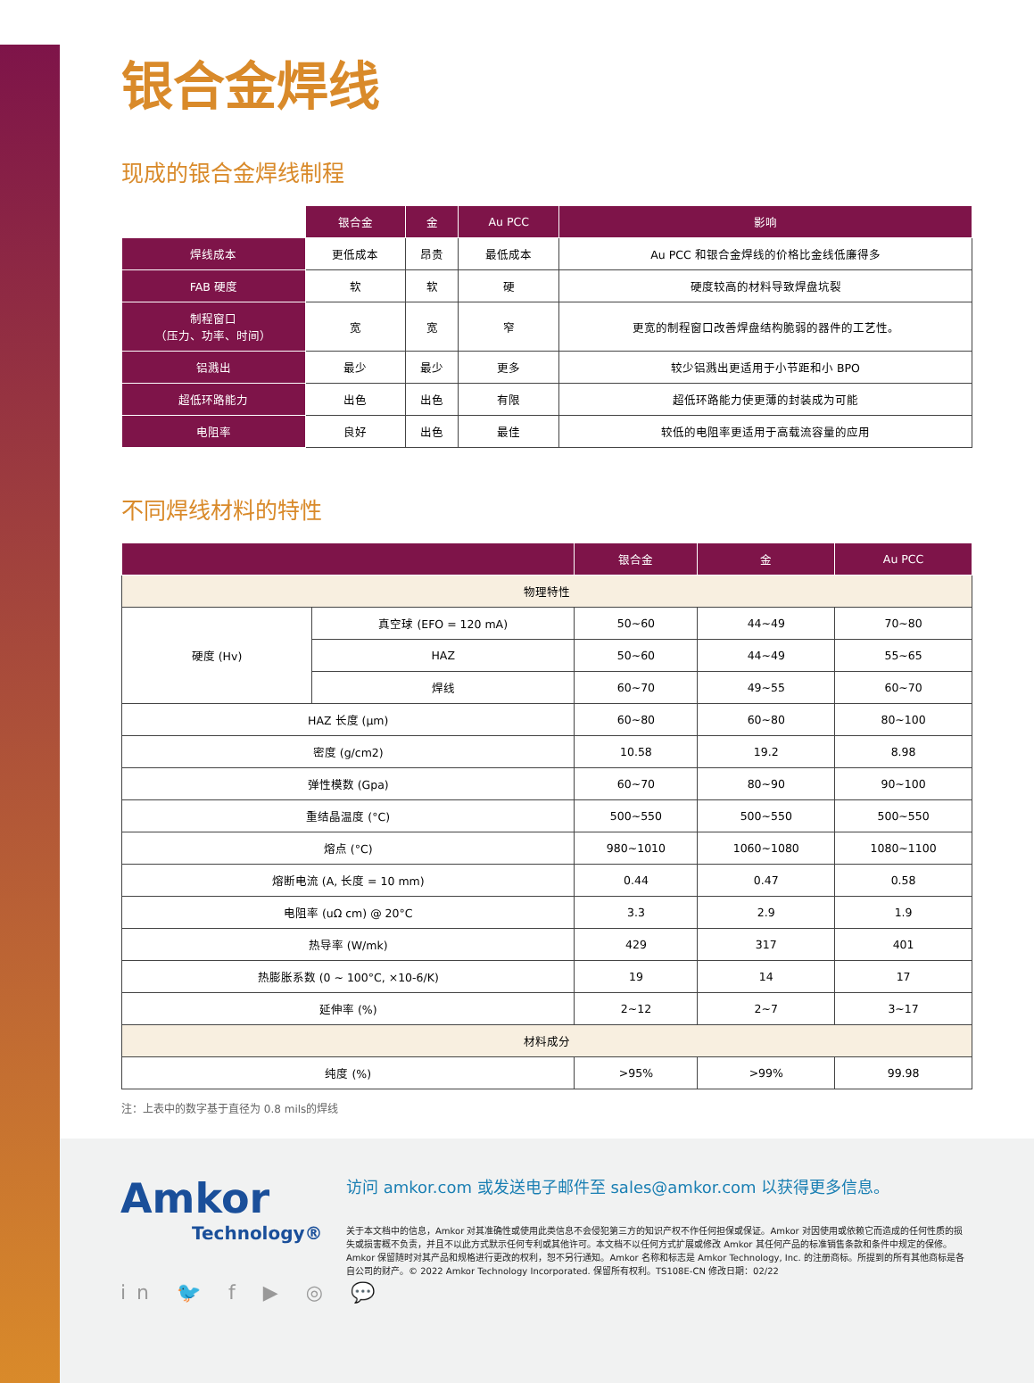银合金焊线
现成的银合金焊线制程
| | 银合金 | 金 | Au PCC | 影响 |
| 焊线成本 | 更低成本 | 昂贵 | 最低成本 | Au PCC 和银合金焊线的价格比金线低廉得多 |
| FAB 硬度 | 软 | 软 | 硬 | 硬度较高的材料导致焊盘坑裂 |
| 制程窗口 （压力、功率、时间） | 宽 | 宽 | 窄 | 更宽的制程窗口改善焊盘结构脆弱的器件的工艺性。 |
| 铝溅出 | 最少 | 最少 | 更多 | 较少铝溅出更适用于小节距和小 BPO |
| 超低环路能力 | 出色 | 出色 | 有限 | 超低环路能力使更薄的封装成为可能 |
| 电阻率 | 良好 | 出色 | 最佳 | 较低的电阻率更适用于高载流容量的应用 |
不同焊线材料的特性
| | | 银合金 | 金 | Au PCC |
| --- | --- | --- | --- | --- |
| 物理特性 | | | | |
| 硬度 (Hv) | 真空球 (EFO = 120 mA) | 50~60 | 44~49 | 70~80 |
| | HAZ | 50~60 | 44~49 | 55~65 |
| | 焊线 | 60~70 | 49~55 | 60~70 |
| HAZ 长度 (μm) | | 60~80 | 60~80 | 80~100 |
| 密度 (g/cm2) | | 10.58 | 19.2 | 8.98 |
| 弹性模数 (Gpa) | | 60~70 | 80~90 | 90~100 |
| 重结晶温度 (°C) | | 500~550 | 500~550 | 500~550 |
| 熔点 (°C) | | 980~1010 | 1060~1080 | 1080~1100 |
| 熔断电流 (A, 长度 = 10 mm) | | 0.44 | 0.47 | 0.58 |
| 电阻率 (uΩ cm) @ 20°C | | 3.3 | 2.9 | 1.9 |
| 热导率 (W/mk) | | 429 | 317 | 401 |
| 热膨胀系数 (0 ~ 100°C, ×10-6/K) | | 19 | 14 | 17 |
| 延伸率 (%) | | 2~12 | 2~7 | 3~17 |
| 材料成分 | | | | |
| 纯度 (%) | | >95% | >99% | 99.98 |
注：上表中的数字基于直径为 0.8 mils的焊线
Amkor
Technology®
in 🐦 f ▶ ◎ 💬
访问 amkor.com 或发送电子邮件至 sales@amkor.com 以获得更多信息。
关于本文档中的信息，Amkor 对其准确性或使用此类信息不会侵犯第三方的知识产权不作任何担保或保证。Amkor 对因使用或依赖它而造成的任何性质的损失或损害概不负责，并且不以此方式默示任何专利或其他许可。本文档不以任何方式扩展或修改 Amkor 其任何产品的标准销售条款和条件中规定的保修。Amkor 保留随时对其产品和规格进行更改的权利，恕不另行通知。Amkor 名称和标志是 Amkor Technology, Inc. 的注册商标。所提到的所有其他商标是各自公司的财产。© 2022 Amkor Technology Incorporated. 保留所有权利。TS108E-CN 修改日期：02/22